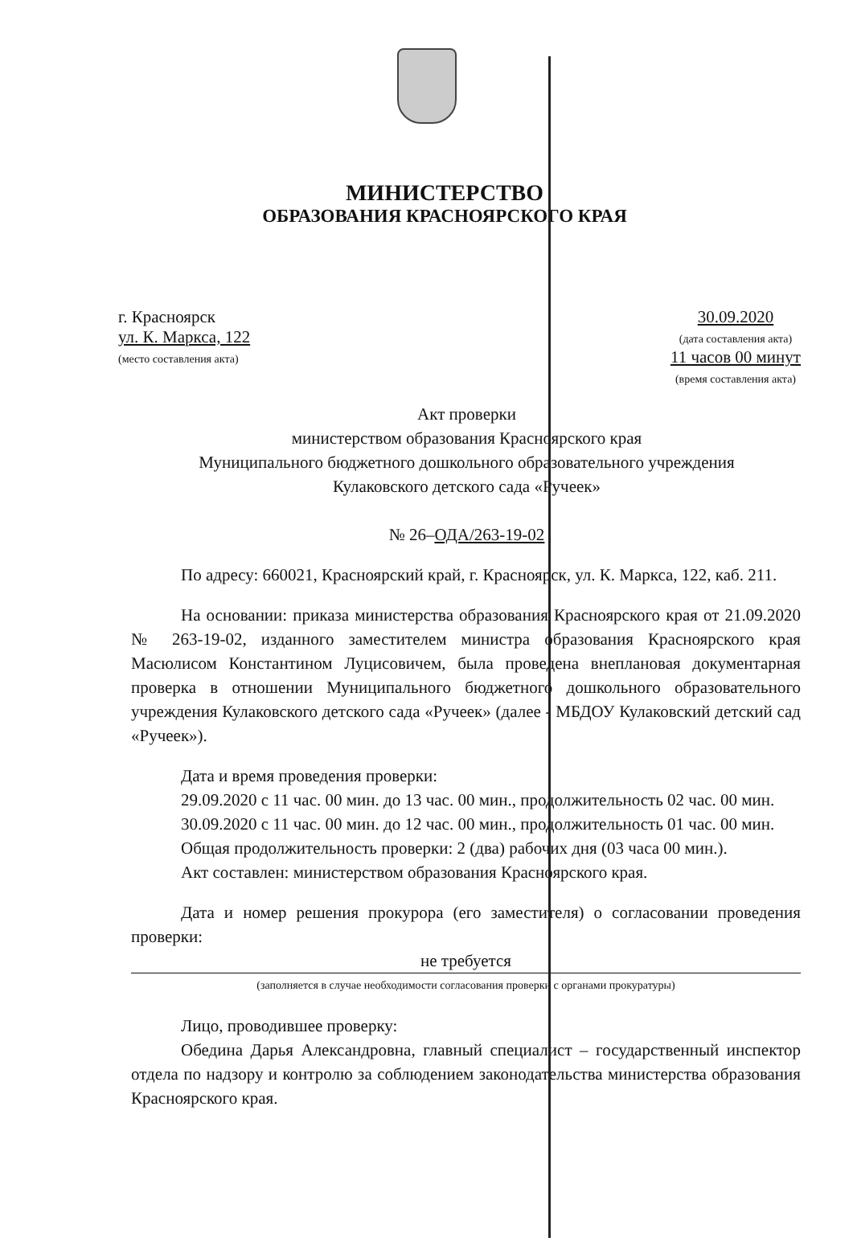МИНИСТЕРСТВО
ОБРАЗОВАНИЯ КРАСНОЯРСКОГО КРАЯ
г. Красноярск
ул. К. Маркса, 122
(место составления акта)
30.09.2020
(дата составления акта)
11 часов 00 минут
(время составления акта)
Акт проверки
министерством образования Красноярского края
Муниципального бюджетного дошкольного образовательного учреждения
Кулаковского детского сада «Ручеек»
№ 26–ОДА/263-19-02
По адресу: 660021, Красноярский край, г. Красноярск, ул. К. Маркса, 122, каб. 211.
На основании: приказа министерства образования Красноярского края от 21.09.2020 № 263-19-02, изданного заместителем министра образования Красноярского края Масюлисом Константином Луцисовичем, была проведена внеплановая документарная проверка в отношении Муниципального бюджетного дошкольного образовательного учреждения Кулаковского детского сада «Ручеек» (далее - МБДОУ Кулаковский детский сад «Ручеек»).
Дата и время проведения проверки:
29.09.2020 с 11 час. 00 мин. до 13 час. 00 мин., продолжительность 02 час. 00 мин.
30.09.2020 с 11 час. 00 мин. до 12 час. 00 мин., продолжительность 01 час. 00 мин.
Общая продолжительность проверки: 2 (два) рабочих дня (03 часа 00 мин.).
Акт составлен: министерством образования Красноярского края.
Дата и номер решения прокурора (его заместителя) о согласовании проведения проверки:
не требуется
(заполняется в случае необходимости согласования проверки с органами прокуратуры)
Лицо, проводившее проверку:
Обедина Дарья Александровна, главный специалист – государственный инспектор отдела по надзору и контролю за соблюдением законодательства министерства образования Красноярского края.